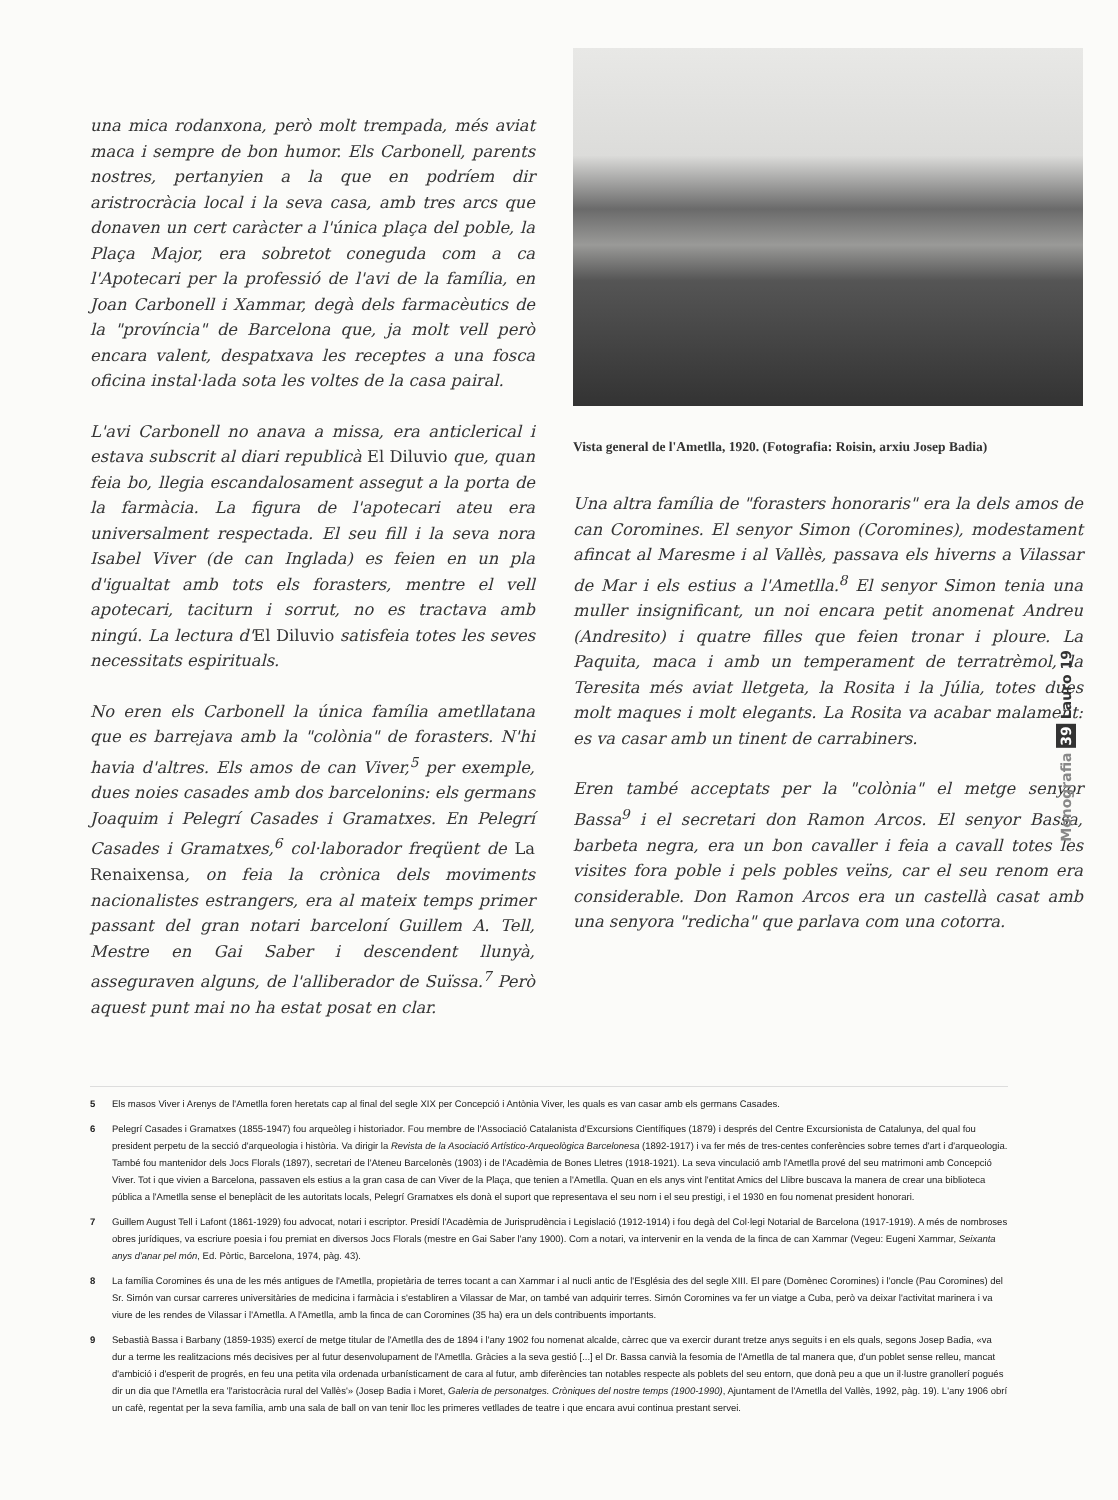una mica rodanxona, però molt trempada, més aviat maca i sempre de bon humor. Els Carbonell, parents nostres, pertanyien a la que en podríem dir aristrocràcia local i la seva casa, amb tres arcs que donaven un cert caràcter a l'única plaça del poble, la Plaça Major, era sobretot coneguda com a ca l'Apotecari per la professió de l'avi de la família, en Joan Carbonell i Xammar, degà dels farmacèutics de la "província" de Barcelona que, ja molt vell però encara valent, despatxava les receptes a una fosca oficina instal·lada sota les voltes de la casa pairal.
L'avi Carbonell no anava a missa, era anticlerical i estava subscrit al diari republicà El Diluvio que, quan feia bo, llegia escandalosament assegut a la porta de la farmàcia. La figura de l'apotecari ateu era universalment respectada. El seu fill i la seva nora Isabel Viver (de can Inglada) es feien en un pla d'igualtat amb tots els forasters, mentre el vell apotecari, taciturn i sorrut, no es tractava amb ningú. La lectura d'El Diluvio satisfeia totes les seves necessitats espirituals.
No eren els Carbonell la única família ametllatana que es barrejava amb la "colònia" de forasters. N'hi havia d'altres. Els amos de can Viver,<sup>5</sup> per exemple, dues noies casades amb dos barcelonins: els germans Joaquim i Pelegrí Casades i Gramatxes. En Pelegrí Casades i Gramatxes,<sup>6</sup> col·laborador freqüent de La Renaixensa, on feia la crònica dels moviments nacionalistes estrangers, era al mateix temps primer passant del gran notari barceloní Guillem A. Tell, Mestre en Gai Saber i descendent llunyà, asseguraven alguns, de l'alliberador de Suïssa.<sup>7</sup> Però aquest punt mai no ha estat posat en clar.
Vista general de l'Ametlla, 1920. (Fotografia: Roisin, arxiu Josep Badia)
Una altra família de "forasters honoraris" era la dels amos de can Coromines. El senyor Simon (Coromines), modestament afincat al Maresme i al Vallès, passava els hiverns a Vilassar de Mar i els estius a l'Ametlla.<sup>8</sup> El senyor Simon tenia una muller insignificant, un noi encara petit anomenat Andreu (Andresito) i quatre filles que feien tronar i ploure. La Paquita, maca i amb un temperament de terratrèmol, la Teresita més aviat lletgeta, la Rosita i la Júlia, totes dues molt maques i molt elegants. La Rosita va acabar malament: es va casar amb un tinent de carrabiners.
Eren també acceptats per la "colònia" el metge senyor Bassa<sup>9</sup> i el secretari don Ramon Arcos. El senyor Bassa, barbeta negra, era un bon cavaller i feia a cavall totes les visites fora poble i pels pobles veïns, car el seu renom era considerable. Don Ramon Arcos era un castellà casat amb una senyora "redicha" que parlava com una cotorra.
Monografia 39 Lauro 19
5 Els masos Viver i Arenys de l'Ametlla foren heretats cap al final del segle XIX per Concepció i Antònia Viver, les quals es van casar amb els germans Casades.
6 Pelegrí Casades i Gramatxes (1855-1947) fou arqueòleg i historiador. Fou membre de l'Associació Catalanista d'Excursions Científiques (1879) i després del Centre Excursionista de Catalunya, del qual fou president perpetu de la secció d'arqueologia i història. Va dirigir la Revista de la Asociació Artístico-Arqueològica Barcelonesa (1892-1917) i va fer més de tres-centes conferències sobre temes d'art i d'arqueologia. També fou mantenidor dels Jocs Florals (1897), secretari de l'Ateneu Barcelonès (1903) i de l'Acadèmia de Bones Lletres (1918-1921). La seva vinculació amb l'Ametlla prové del seu matrimoni amb Concepció Viver. Tot i que vivien a Barcelona, passaven els estius a la gran casa de can Viver de la Plaça, que tenien a l'Ametlla. Quan en els anys vint l'entitat Amics del Llibre buscava la manera de crear una biblioteca pública a l'Ametlla sense el beneplàcit de les autoritats locals, Pelegrí Gramatxes els donà el suport que representava el seu nom i el seu prestigi, i el 1930 en fou nomenat president honorari.
7 Guillem August Tell i Lafont (1861-1929) fou advocat, notari i escriptor. Presidí l'Acadèmia de Jurisprudència i Legislació (1912-1914) i fou degà del Col·legi Notarial de Barcelona (1917-1919). A més de nombroses obres jurídiques, va escriure poesia i fou premiat en diversos Jocs Florals (mestre en Gai Saber l'any 1900). Com a notari, va intervenir en la venda de la finca de can Xammar (Vegeu: Eugeni Xammar, Seixanta anys d'anar pel món, Ed. Pòrtic, Barcelona, 1974, pàg. 43).
8 La família Coromines és una de les més antigues de l'Ametlla, propietària de terres tocant a can Xammar i al nucli antic de l'Església des del segle XIII. El pare (Domènec Coromines) i l'oncle (Pau Coromines) del Sr. Simón van cursar carreres universitàries de medicina i farmàcia i s'establiren a Vilassar de Mar, on també van adquirir terres. Simón Coromines va fer un viatge a Cuba, però va deixar l'activitat marinera i va viure de les rendes de Vilassar i l'Ametlla. A l'Ametlla, amb la finca de can Coromines (35 ha) era un dels contribuents importants.
9 Sebastià Bassa i Barbany (1859-1935) exercí de metge titular de l'Ametlla des de 1894 i l'any 1902 fou nomenat alcalde, càrrec que va exercir durant tretze anys seguits i en els quals, segons Josep Badia, «va dur a terme les realitzacions més decisives per al futur desenvolupament de l'Ametlla. Gràcies a la seva gestió [...] el Dr. Bassa canvià la fesomia de l'Ametlla de tal manera que, d'un poblet sense relleu, mancat d'ambició i d'esperit de progrés, en feu una petita vila ordenada urbanísticament de cara al futur, amb diferències tan notables respecte als poblets del seu entorn, que donà peu a que un il·lustre granollerí pogués dir un dia que l'Ametlla era 'l'aristocràcia rural del Vallès'» (Josep Badia i Moret, Galeria de personatges. Cròniques del nostre temps (1900-1990), Ajuntament de l'Ametlla del Vallès, 1992, pàg. 19). L'any 1906 obrí un cafè, regentat per la seva família, amb una sala de ball on van tenir lloc les primeres vetllades de teatre i que encara avui continua prestant servei.